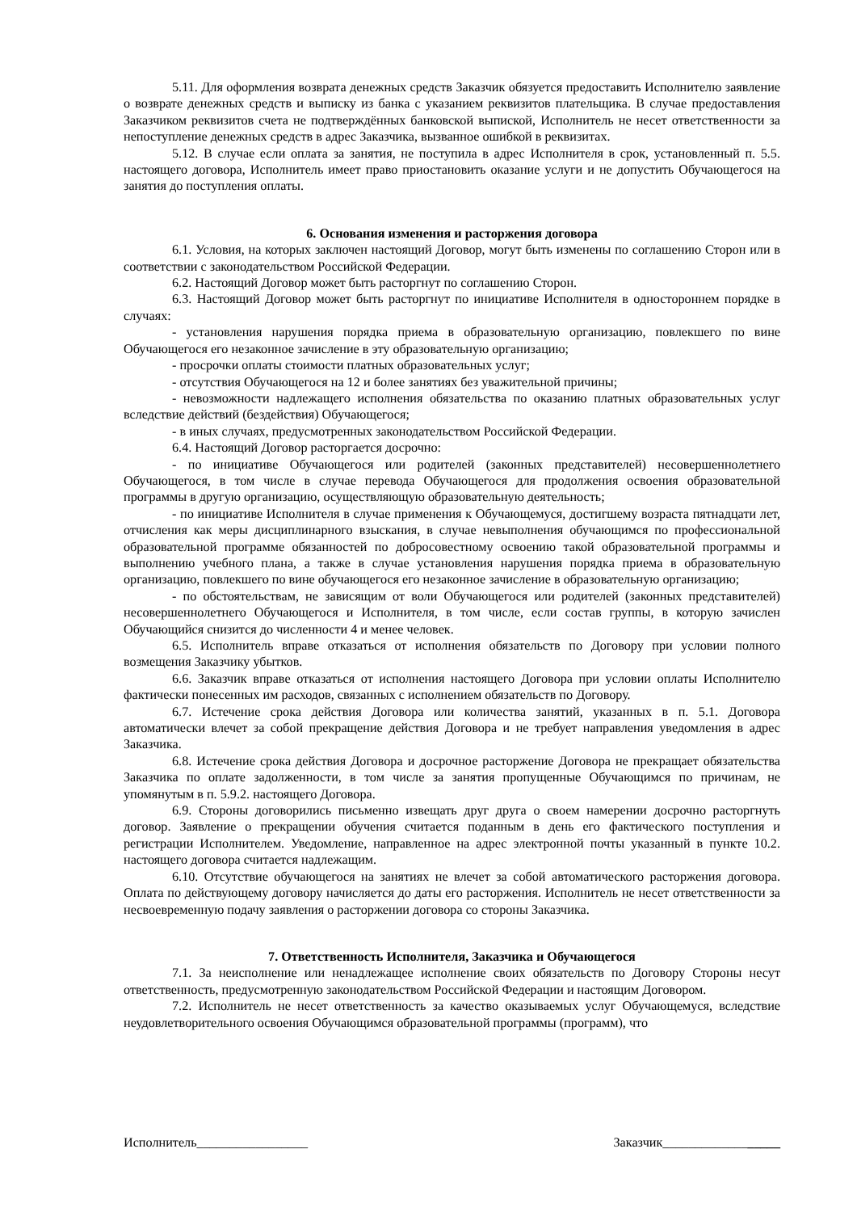5.11. Для оформления возврата денежных средств Заказчик обязуется предоставить Исполнителю заявление о возврате денежных средств и выписку из банка с указанием реквизитов плательщика. В случае предоставления Заказчиком реквизитов счета не подтверждённых банковской выпиской, Исполнитель не несет ответственности за непоступление денежных средств в адрес Заказчика, вызванное ошибкой в реквизитах.
5.12. В случае если оплата за занятия, не поступила в адрес Исполнителя в срок, установленный п. 5.5. настоящего договора, Исполнитель имеет право приостановить оказание услуги и не допустить Обучающегося на занятия до поступления оплаты.
6. Основания изменения и расторжения договора
6.1. Условия, на которых заключен настоящий Договор, могут быть изменены по соглашению Сторон или в соответствии с законодательством Российской Федерации.
6.2. Настоящий Договор может быть расторгнут по соглашению Сторон.
6.3. Настоящий Договор может быть расторгнут по инициативе Исполнителя в одностороннем порядке в случаях:
- установления нарушения порядка приема в образовательную организацию, повлекшего по вине Обучающегося его незаконное зачисление в эту образовательную организацию;
- просрочки оплаты стоимости платных образовательных услуг;
- отсутствия Обучающегося на 12 и более занятиях без уважительной причины;
- невозможности надлежащего исполнения обязательства по оказанию платных образовательных услуг вследствие действий (бездействия) Обучающегося;
- в иных случаях, предусмотренных законодательством Российской Федерации.
6.4. Настоящий Договор расторгается досрочно:
- по инициативе Обучающегося или родителей (законных представителей) несовершеннолетнего Обучающегося, в том числе в случае перевода Обучающегося для продолжения освоения образовательной программы в другую организацию, осуществляющую образовательную деятельность;
- по инициативе Исполнителя в случае применения к Обучающемуся, достигшему возраста пятнадцати лет, отчисления как меры дисциплинарного взыскания, в случае невыполнения обучающимся по профессиональной образовательной программе обязанностей по добросовестному освоению такой образовательной программы и выполнению учебного плана, а также в случае установления нарушения порядка приема в образовательную организацию, повлекшего по вине обучающегося его незаконное зачисление в образовательную организацию;
- по обстоятельствам, не зависящим от воли Обучающегося или родителей (законных представителей) несовершеннолетнего Обучающегося и Исполнителя, в том числе, если состав группы, в которую зачислен Обучающийся снизится до численности 4 и менее человек.
6.5. Исполнитель вправе отказаться от исполнения обязательств по Договору при условии полного возмещения Заказчику убытков.
6.6. Заказчик вправе отказаться от исполнения настоящего Договора при условии оплаты Исполнителю фактически понесенных им расходов, связанных с исполнением обязательств по Договору.
6.7. Истечение срока действия Договора или количества занятий, указанных в п. 5.1. Договора автоматически влечет за собой прекращение действия Договора и не требует направления уведомления в адрес Заказчика.
6.8. Истечение срока действия Договора и досрочное расторжение Договора не прекращает обязательства Заказчика по оплате задолженности, в том числе за занятия пропущенные Обучающимся по причинам, не упомянутым в п. 5.9.2. настоящего Договора.
6.9. Стороны договорились письменно извещать друг друга о своем намерении досрочно расторгнуть договор. Заявление о прекращении обучения считается поданным в день его фактического поступления и регистрации Исполнителем. Уведомление, направленное на адрес электронной почты указанный в пункте 10.2. настоящего договора считается надлежащим.
6.10. Отсутствие обучающегося на занятиях не влечет за собой автоматического расторжения договора. Оплата по действующему договору начисляется до даты его расторжения. Исполнитель не несет ответственности за несвоевременную подачу заявления о расторжении договора со стороны Заказчика.
7. Ответственность Исполнителя, Заказчика и Обучающегося
7.1. За неисполнение или ненадлежащее исполнение своих обязательств по Договору Стороны несут ответственность, предусмотренную законодательством Российской Федерации и настоящим Договором.
7.2. Исполнитель не несет ответственность за качество оказываемых услуг Обучающемуся, вследствие неудовлетворительного освоения Обучающимся образовательной программы (программ), что
Исполнитель_________________ Заказчик__________________